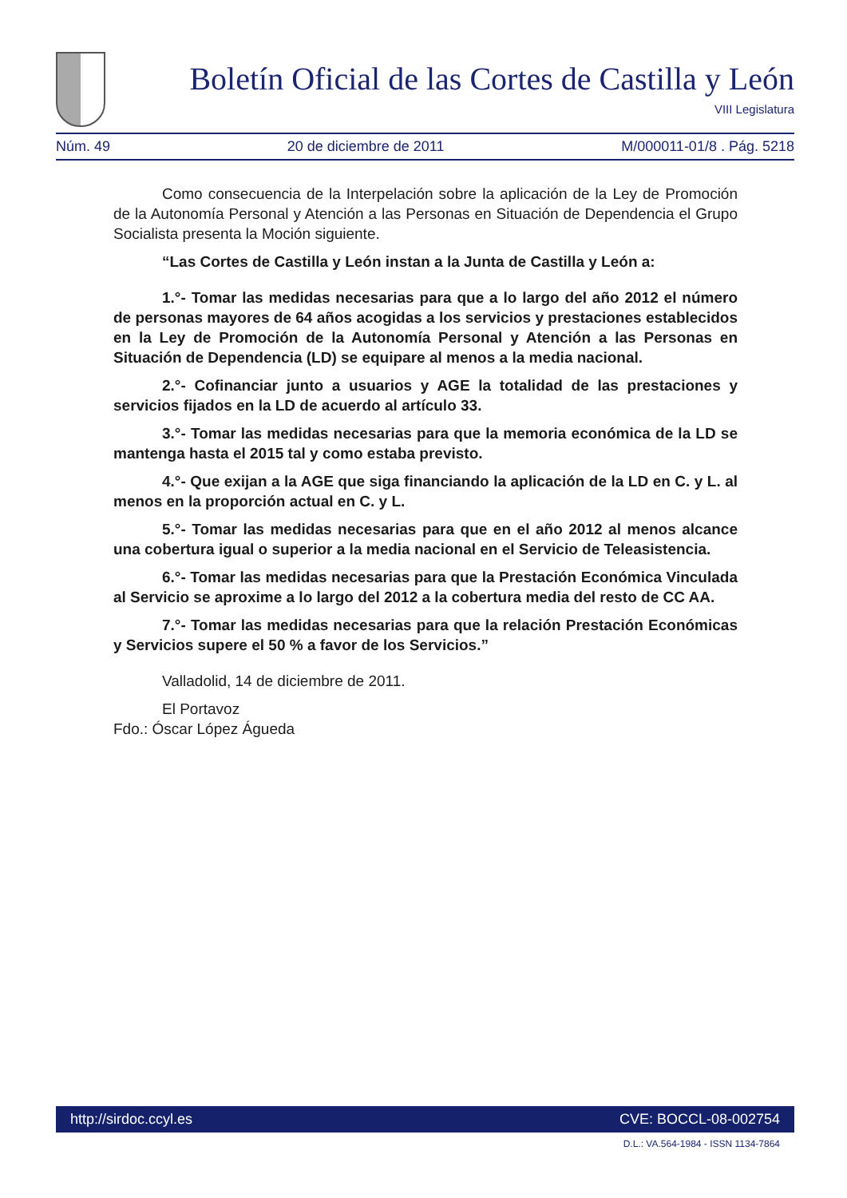Boletín Oficial de las Cortes de Castilla y León
VIII Legislatura
Núm. 49 20 de diciembre de 2011 M/000011-01/8 . Pág. 5218
Como consecuencia de la Interpelación sobre la aplicación de la Ley de Promoción de la Autonomía Personal y Atención a las Personas en Situación de Dependencia el Grupo Socialista presenta la Moción siguiente.
“Las Cortes de Castilla y León instan a la Junta de Castilla y León a:
1.°- Tomar las medidas necesarias para que a lo largo del año 2012 el número de personas mayores de 64 años acogidas a los servicios y prestaciones establecidos en la Ley de Promoción de la Autonomía Personal y Atención a las Personas en Situación de Dependencia (LD) se equipare al menos a la media nacional.
2.°- Cofinanciar junto a usuarios y AGE la totalidad de las prestaciones y servicios fijados en la LD de acuerdo al artículo 33.
3.°- Tomar las medidas necesarias para que la memoria económica de la LD se mantenga hasta el 2015 tal y como estaba previsto.
4.°- Que exijan a la AGE que siga financiando la aplicación de la LD en C. y L. al menos en la proporción actual en C. y L.
5.°- Tomar las medidas necesarias para que en el año 2012 al menos alcance una cobertura igual o superior a la media nacional en el Servicio de Teleasistencia.
6.°- Tomar las medidas necesarias para que la Prestación Económica Vinculada al Servicio se aproxime a lo largo del 2012 a la cobertura media del resto de CC AA.
7.°- Tomar las medidas necesarias para que la relación Prestación Económicas y Servicios supere el 50 % a favor de los Servicios.”
Valladolid, 14 de diciembre de 2011.
El Portavoz
Fdo.: Óscar López Águeda
http://sirdoc.ccyl.es CVE: BOCCL-08-002754
D.L.: VA.564-1984 - ISSN 1134-7864